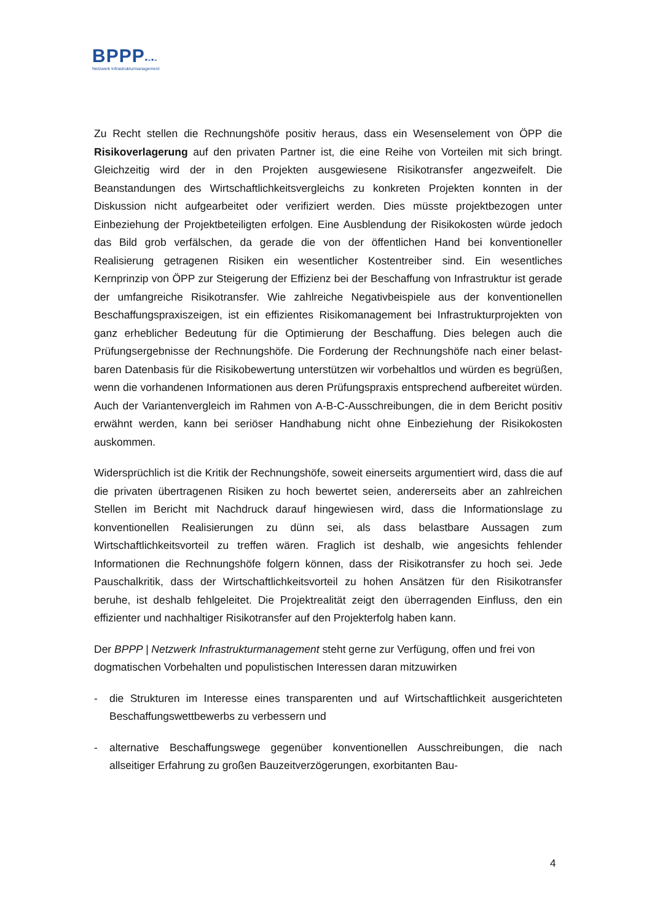BPPP▪-▪-
Netzwerk Infrastrukturmanagement
Zu Recht stellen die Rechnungshöfe positiv heraus, dass ein Wesenselement von ÖPP die Risikoverlagerung auf den privaten Partner ist, die eine Reihe von Vorteilen mit sich bringt. Gleichzeitig wird der in den Projekten ausgewiesene Risikotransfer ange­zweifelt. Die Beanstandungen des Wirtschaftlichkeitsvergleichs zu konkreten Projekten konnten in der Diskussion nicht aufgearbeitet oder verifiziert werden. Dies müsste projektbezogen unter Einbeziehung der Projektbeteiligten erfolgen. Eine Ausblendung der Risikokosten würde jedoch das Bild grob verfälschen, da gerade die von der öffent­lichen Hand bei konventioneller Realisierung getragenen Risiken ein wesentlicher Kostentreiber sind. Ein wesentliches Kernprinzip von ÖPP zur Steigerung der Effizienz bei der Beschaffung von Infrastruktur ist gerade der umfangreiche Risikotransfer. Wie zahlreiche Negativbeispiele aus der konventionellen Beschaffungspraxiszeigen, ist ein effizientes Risikomanagement bei Infrastrukturprojekten von ganz erheblicher Bedeutung für die Optimierung der Beschaffung. Dies belegen auch die Prüfungs­ergebnisse der Rechnungshöfe. Die Forderung der Rechnungshöfe nach einer belast­baren Datenbasis für die Risikobewertung unterstützen wir vorbehaltlos und würden es begrüßen, wenn die vorhandenen Informationen aus deren Prüfungspraxis ent­sprechend aufbereitet würden. Auch der Variantenvergleich im Rahmen von A-B-C-Ausschreibungen, die in dem Bericht positiv erwähnt werden, kann bei seriöser Hand­habung nicht ohne Einbeziehung der Risikokosten auskommen.
Widersprüchlich ist die Kritik der Rechnungshöfe, soweit einerseits argumentiert wird, dass die auf die privaten übertragenen Risiken zu hoch bewertet seien, andererseits aber an zahlreichen Stellen im Bericht mit Nachdruck darauf hingewiesen wird, dass die Informationslage zu konventionellen Realisierungen zu dünn sei, als dass belast­bare Aussagen zum Wirtschaftlichkeitsvorteil zu treffen wären. Fraglich ist deshalb, wie angesichts fehlender Informationen die Rechnungshöfe folgern können, dass der Risikotransfer zu hoch sei. Jede Pauschalkritik, dass der Wirtschaftlichkeitsvorteil zu hohen Ansätzen für den Risikotransfer beruhe, ist deshalb fehlgeleitet. Die Projekt­realität zeigt den überragenden Einfluss, den ein effizienter und nachhaltiger Risiko­transfer auf den Projekterfolg haben kann.
Der BPPP | Netzwerk Infrastrukturmanagement steht gerne zur Verfügung, offen und frei von dogmatischen Vorbehalten und populistischen Interessen daran mitzuwirken
- die Strukturen im Interesse eines transparenten und auf Wirtschaftlichkeit aus­gerichteten Beschaffungswettbewerbs zu verbessern und
- alternative Beschaffungswege gegenüber konventionellen Ausschreibungen, die nach allseitiger Erfahrung zu großen Bauzeitverzögerungen, exorbitanten Bau-
4